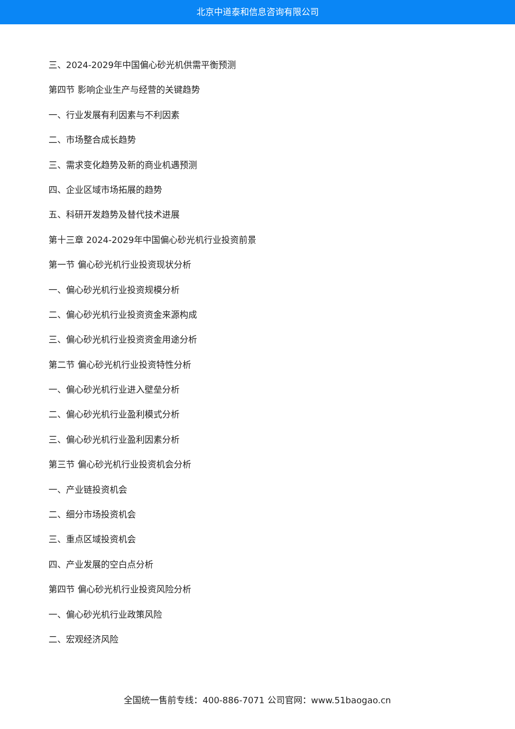北京中道泰和信息咨询有限公司
三、2024-2029年中国偏心砂光机供需平衡预测
第四节 影响企业生产与经营的关键趋势
一、行业发展有利因素与不利因素
二、市场整合成长趋势
三、需求变化趋势及新的商业机遇预测
四、企业区域市场拓展的趋势
五、科研开发趋势及替代技术进展
第十三章 2024-2029年中国偏心砂光机行业投资前景
第一节 偏心砂光机行业投资现状分析
一、偏心砂光机行业投资规模分析
二、偏心砂光机行业投资资金来源构成
三、偏心砂光机行业投资资金用途分析
第二节 偏心砂光机行业投资特性分析
一、偏心砂光机行业进入壁垒分析
二、偏心砂光机行业盈利模式分析
三、偏心砂光机行业盈利因素分析
第三节 偏心砂光机行业投资机会分析
一、产业链投资机会
二、细分市场投资机会
三、重点区域投资机会
四、产业发展的空白点分析
第四节 偏心砂光机行业投资风险分析
一、偏心砂光机行业政策风险
二、宏观经济风险
全国统一售前专线：400-886-7071 公司官网：www.51baogao.cn